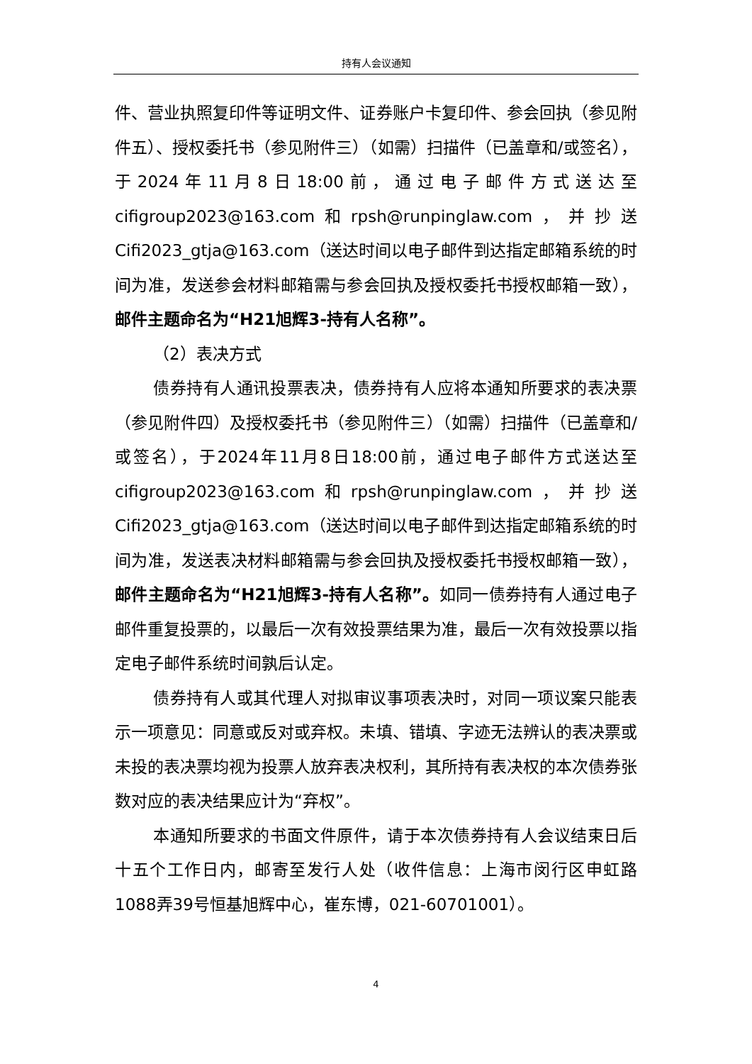持有人会议通知
件、营业执照复印件等证明文件、证券账户卡复印件、参会回执（参见附件五）、授权委托书（参见附件三）（如需）扫描件（已盖章和/或签名），于2024年11月8日18:00前，通过电子邮件方式送达至cifigroup2023@163.com和rpsh@runpinglaw.com，并抄送Cifi2023_gtja@163.com（送达时间以电子邮件到达指定邮箱系统的时间为准，发送参会材料邮箱需与参会回执及授权委托书授权邮箱一致），邮件主题命名为“H21旭辉3-持有人名称”。
（2）表决方式
债券持有人通讯投票表决，债券持有人应将本通知所要求的表决票（参见附件四）及授权委托书（参见附件三）（如需）扫描件（已盖章和/或签名），于2024年11月8日18:00前，通过电子邮件方式送达至cifigroup2023@163.com和rpsh@runpinglaw.com，并抄送Cifi2023_gtja@163.com（送达时间以电子邮件到达指定邮箱系统的时间为准，发送表决材料邮箱需与参会回执及授权委托书授权邮箱一致），邮件主题命名为“H21旭辉3-持有人名称”。如同一债券持有人通过电子邮件重复投票的，以最后一次有效投票结果为准，最后一次有效投票以指定电子邮件系统时间孰后认定。
债券持有人或其代理人对拟审议事项表决时，对同一项议案只能表示一项意见：同意或反对或弃权。未填、错填、字迹无法辨认的表决票或未投的表决票均视为投票人放弃表决权利，其所持有表决权的本次债券张数对应的表决结果应计为“弃权”。
本通知所要求的书面文件原件，请于本次债券持有人会议结束日后十五个工作日内，邮寄至发行人处（收件信息：上海市闵行区申虹路1088弄39号恒基旭辉中心，崔东博，021-60701001）。
4